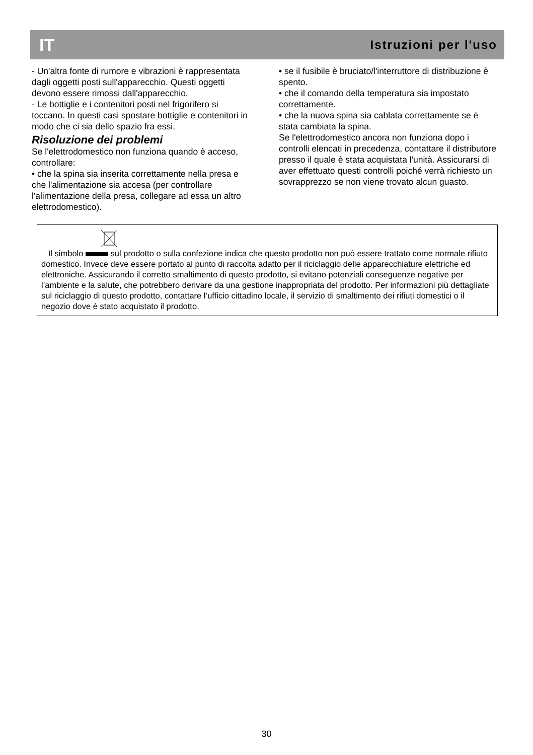IT Istruzioni per l'uso
- Un'altra fonte di rumore e vibrazioni è rappresentata dagli oggetti posti sull'apparecchio. Questi oggetti devono essere rimossi dall'apparecchio.
- Le bottiglie e i contenitori posti nel frigorifero si toccano. In questi casi spostare bottiglie e contenitori in modo che ci sia dello spazio fra essi.
Risoluzione dei problemi
Se l'elettrodomestico non funziona quando è acceso, controllare:
• che la spina sia inserita correttamente nella presa e che l'alimentazione sia accesa (per controllare l'alimentazione della presa, collegare ad essa un altro elettrodomestico).
• se il fusibile è bruciato/l'interruttore di distribuzione è spento.
• che il comando della temperatura sia impostato correttamente.
• che la nuova spina sia cablata correttamente se è stata cambiata la spina.
Se l'elettrodomestico ancora non funziona dopo i controlli elencati in precedenza, contattare il distributore presso il quale è stata acquistata l'unità. Assicurarsi di aver effettuato questi controlli poiché verrà richiesto un sovrapprezzo se non viene trovato alcun guasto.
Il simbolo sul prodotto o sulla confezione indica che questo prodotto non può essere trattato come normale rifiuto domestico. Invece deve essere portato al punto di raccolta adatto per il riciclaggio delle apparecchiature elettriche ed elettroniche. Assicurando il corretto smaltimento di questo prodotto, si evitano potenziali conseguenze negative per l’ambiente e la salute, che potrebbero derivare da una gestione inappropriata del prodotto. Per informazioni più dettagliate sul riciclaggio di questo prodotto, contattare l’ufficio cittadino locale, il servizio di smaltimento dei rifiuti domestici o il negozio dove è stato acquistato il prodotto.
30